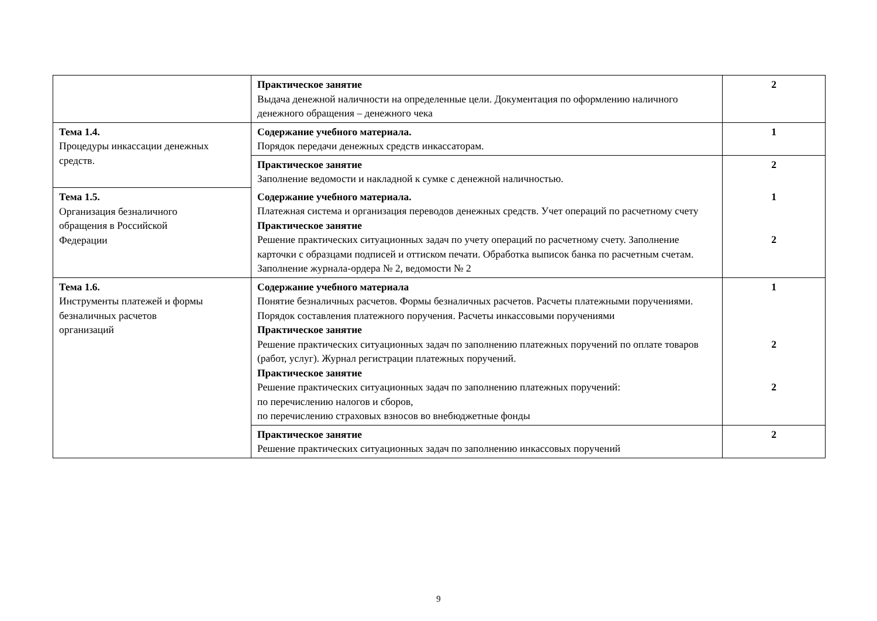| | Практическое занятие Выдача денежной наличности на определенные цели. Документация по оформлению наличного денежного обращения – денежного чека | 2 |
| Тема 1.4. Процедуры инкассации денежных средств. | Содержание учебного материала. Порядок передачи денежных средств инкассаторам. | 1 |
| | Практическое занятие Заполнение ведомости и накладной к сумке с денежной наличностью. | 2 |
| Тема 1.5. Организация безналичного обращения в Российской Федерации | Содержание учебного материала. Платежная система и организация переводов денежных средств. Учет операций по расчетному счету Практическое занятие Решение практических ситуационных задач по учету операций по расчетному счету. Заполнение карточки с образцами подписей и оттиском печати. Обработка выписок банка по расчетным счетам. Заполнение журнала-ордера № 2, ведомости № 2 | 1 2 |
| Тема 1.6. Инструменты платежей и формы безналичных расчетов организаций | Содержание учебного материала Понятие безналичных расчетов. Формы безналичных расчетов. Расчеты платежными поручениями. Порядок составления платежного поручения. Расчеты инкассовыми поручениями Практическое занятие Решение практических ситуационных задач по заполнению платежных поручений по оплате товаров (работ, услуг). Журнал регистрации платежных поручений. Практическое занятие Решение практических ситуационных задач по заполнению платежных поручений: по перечислению налогов и сборов, по перечислению страховых взносов во внебюджетные фонды | 1 2 2 |
| | Практическое занятие Решение практических ситуационных задач по заполнению инкассовых поручений | 2 |
9